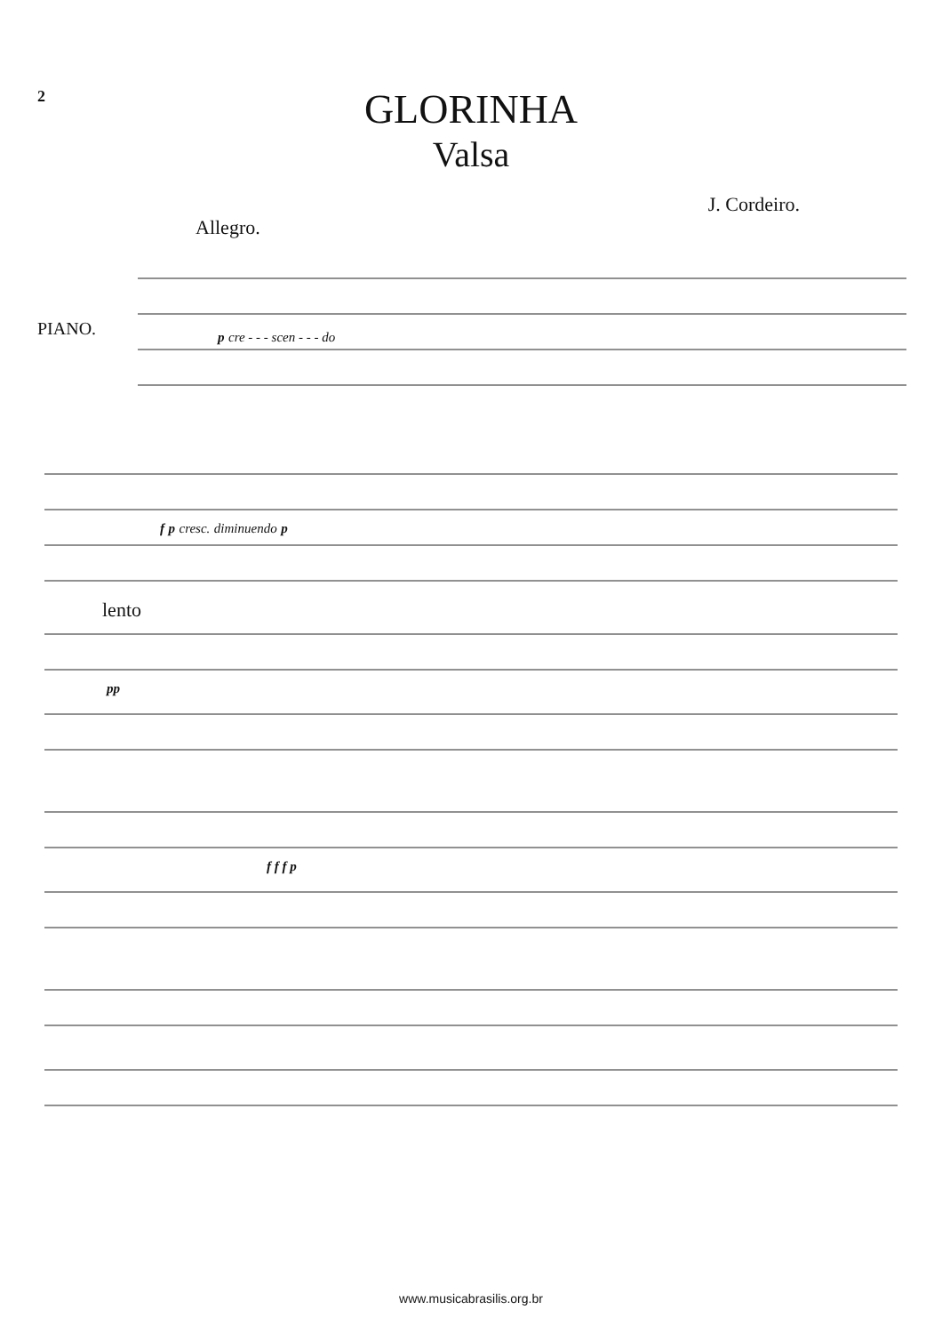2
GLORINHA
Valsa
J. Cordeiro.
Allegro.
PIANO. p cre - - - scen - - - do
f p cresc. diminuendo p
lento
pp
f f f p
www.musicabrasilis.org.br